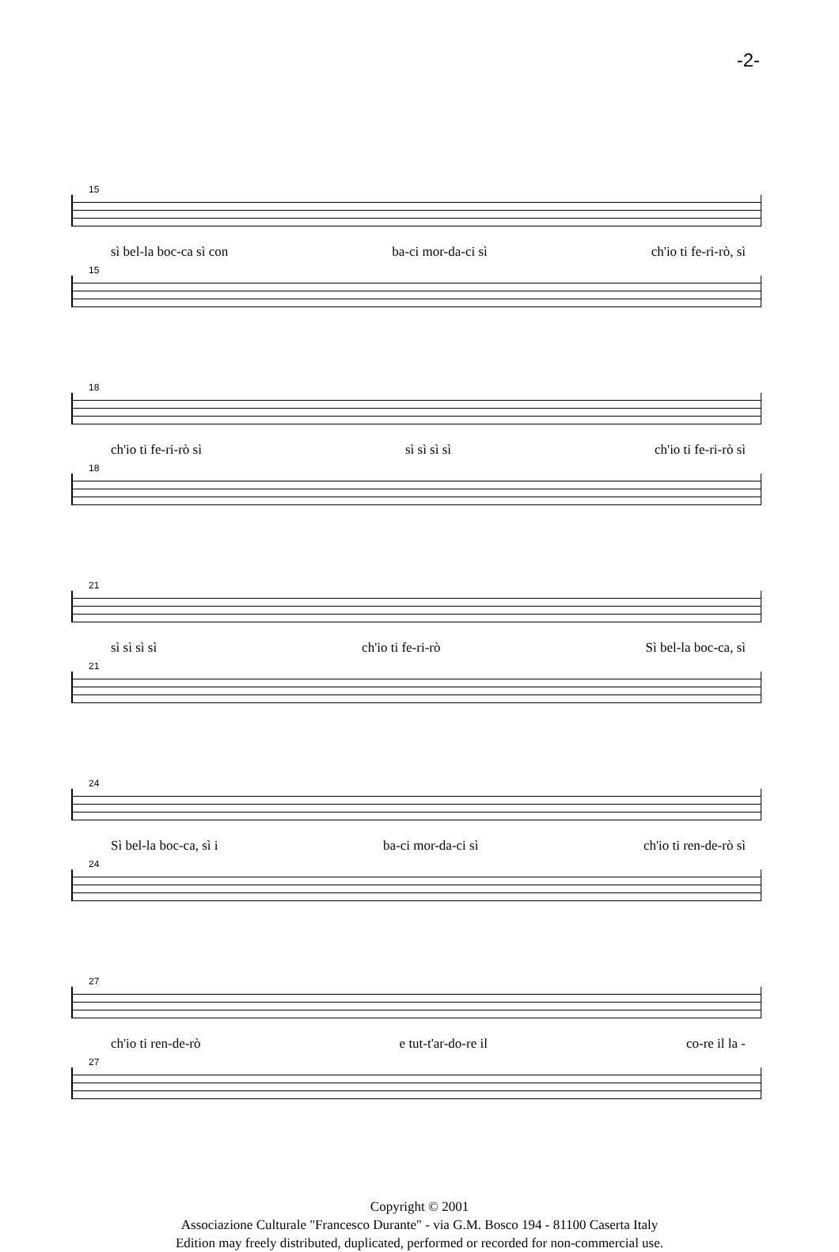-2-
15
sì bel-la boc-ca sì con ba-ci mor-da-ci sì ch'io ti fe-ri-rò, sì
15
18
ch'io ti fe-ri-rò sì sì sì sì sì ch'io ti fe-ri-rò sì
18
21
sì sì sì sì ch'io ti fe-ri-rò Sì bel-la boc-ca, sì
21
24
Sì bel-la boc-ca, sì i ba-ci mor-da-ci sì ch'io ti ren-de-rò sì
24
27
ch'io ti ren-de-rò e tut-t'ar-do-re il co-re il la -
27
Copyright © 2001
Associazione Culturale "Francesco Durante" - via G.M. Bosco 194 - 81100 Caserta Italy
Edition may freely distributed, duplicated, performed or recorded for non-commercial use.